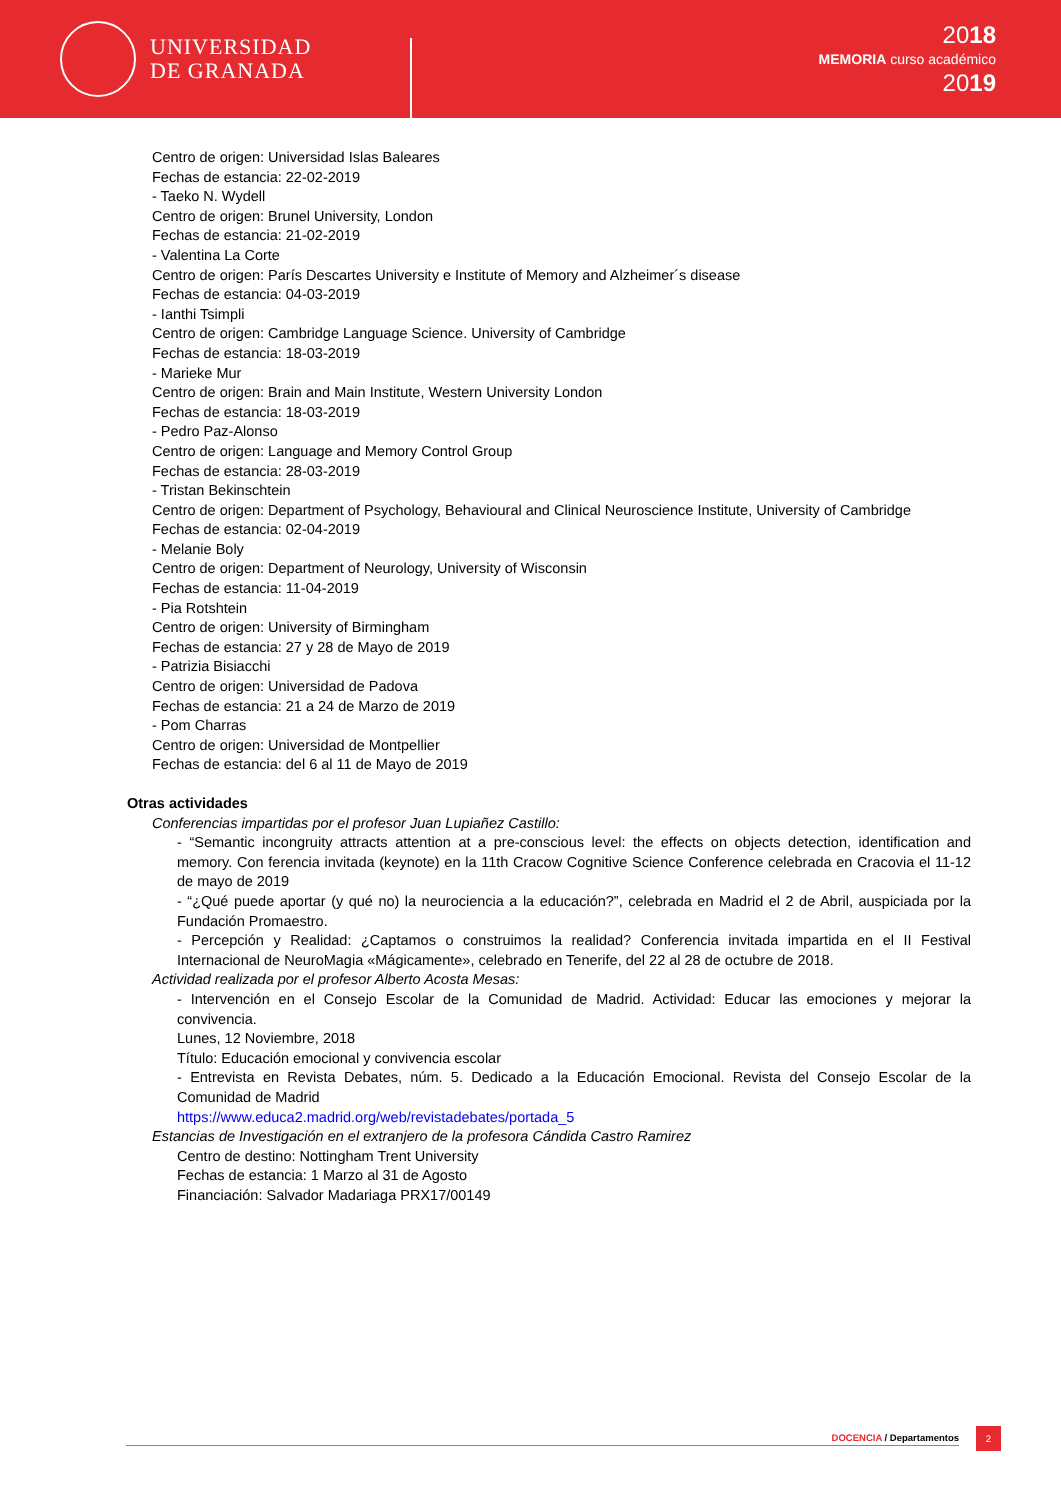UNIVERSIDAD
DE GRANADA
2018
MEMORIA curso académico
2019
Centro de origen: Universidad Islas Baleares
Fechas de estancia: 22-02-2019
- Taeko N. Wydell
Centro de origen: Brunel University, London
Fechas de estancia: 21-02-2019
- Valentina La Corte
Centro de origen: París Descartes University e Institute of Memory and Alzheimer´s disease
Fechas de estancia: 04-03-2019
- Ianthi Tsimpli
Centro de origen: Cambridge Language Science. University of Cambridge
Fechas de estancia: 18-03-2019
- Marieke Mur
Centro de origen: Brain and Main Institute, Western University London
Fechas de estancia: 18-03-2019
- Pedro Paz-Alonso
Centro de origen: Language and Memory Control Group
Fechas de estancia: 28-03-2019
- Tristan Bekinschtein
Centro de origen: Department of Psychology, Behavioural and Clinical Neuroscience Institute, University of Cambridge
Fechas de estancia: 02-04-2019
- Melanie Boly
Centro de origen: Department of Neurology, University of Wisconsin
Fechas de estancia: 11-04-2019
- Pia Rotshtein
Centro de origen: University of Birmingham
Fechas de estancia: 27 y 28 de Mayo de 2019
- Patrizia Bisiacchi
Centro de origen: Universidad de Padova
Fechas de estancia: 21 a 24 de Marzo de 2019
- Pom Charras
Centro de origen: Universidad de Montpellier
Fechas de estancia: del 6 al 11 de Mayo de 2019
Otras actividades
Conferencias impartidas por el profesor Juan Lupiañez Castillo:
- “Semantic incongruity attracts attention at a pre-conscious level: the effects on objects detection, identification and memory. Con ferencia invitada (keynote) en la 11th Cracow Cognitive Science Conference celebrada en Cracovia el 11-12 de mayo de 2019
- “¿Qué puede aportar (y qué no) la neurociencia a la educación?”, celebrada en Madrid el 2 de Abril, auspiciada por la Fundación Promaestro.
- Percepción y Realidad: ¿Captamos o construimos la realidad? Conferencia invitada impartida en el II Festival Internacional de NeuroMagia «Mágicamente», celebrado en Tenerife, del 22 al 28 de octubre de 2018.
Actividad realizada por el profesor Alberto Acosta Mesas:
- Intervención en el Consejo Escolar de la Comunidad de Madrid. Actividad: Educar las emociones y mejorar la convivencia.
Lunes, 12 Noviembre, 2018
Título: Educación emocional y convivencia escolar
- Entrevista en Revista Debates, núm. 5. Dedicado a la Educación Emocional. Revista del Consejo Escolar de la Comunidad de Madrid
https://www.educa2.madrid.org/web/revistadebates/portada_5
Estancias de Investigación en el extranjero de la profesora Cándida Castro Ramirez
Centro de destino: Nottingham Trent University
Fechas de estancia: 1 Marzo al 31 de Agosto
Financiación: Salvador Madariaga PRX17/00149
DOCENCIA / Departamentos
2